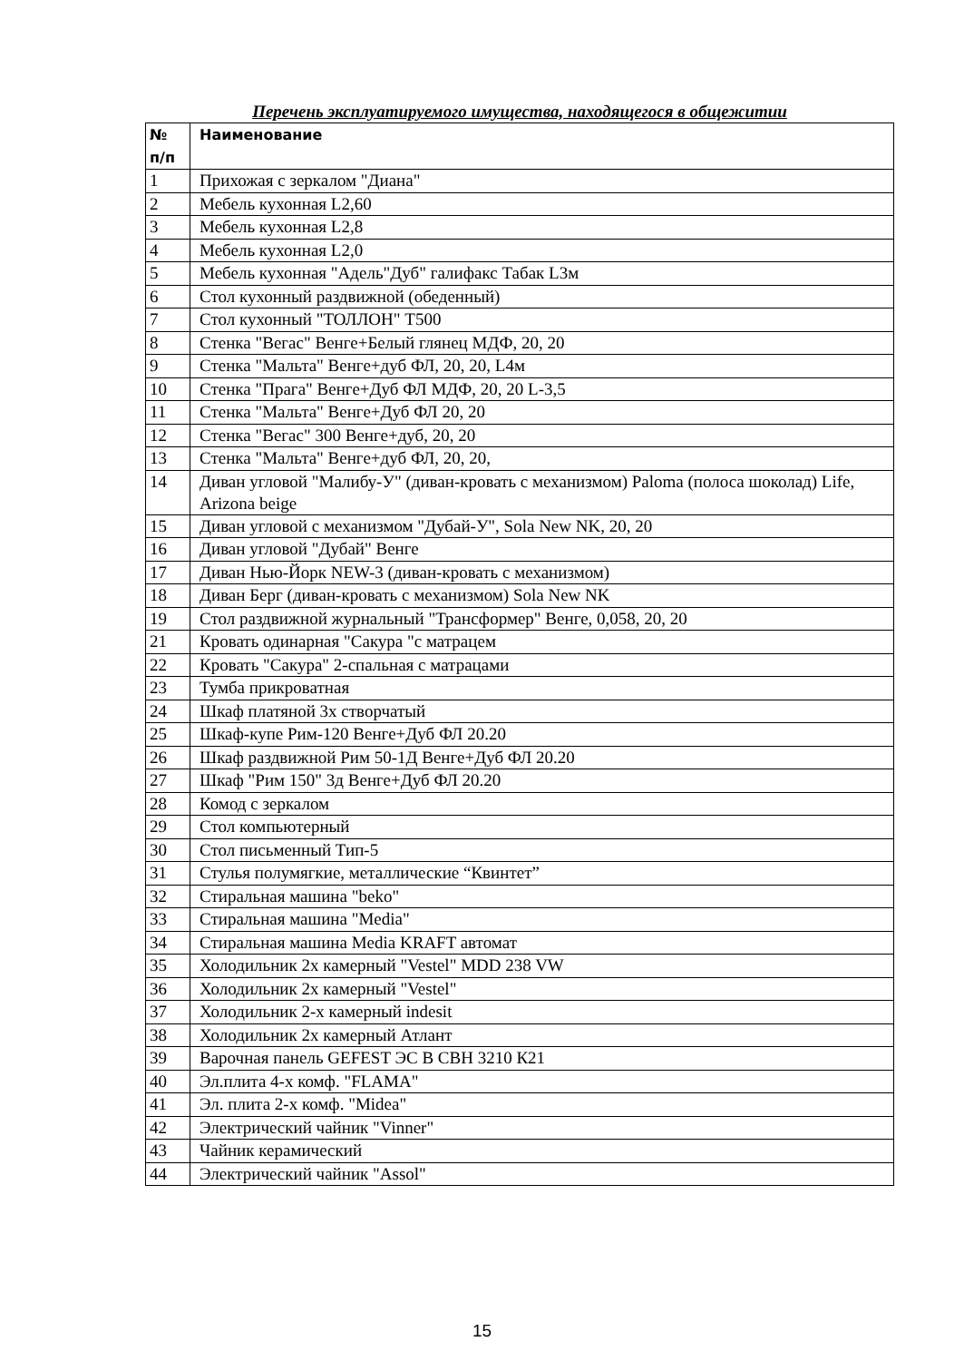Перечень эксплуатируемого имущества, находящегося в общежитии
| № п/п | Наименование |
| --- | --- |
| 1 | Прихожая с зеркалом "Диана" |
| 2 | Мебель кухонная L2,60 |
| 3 | Мебель кухонная L2,8 |
| 4 | Мебель кухонная L2,0 |
| 5 | Мебель кухонная "Адель"Дуб" галифакс Табак L3м |
| 6 | Стол кухонный раздвижной (обеденный) |
| 7 | Стол кухонный "ТОЛЛОН" Т500 |
| 8 | Стенка "Вегас" Венге+Белый глянец МДФ, 20, 20 |
| 9 | Стенка "Мальта" Венге+дуб ФЛ, 20, 20, L4м |
| 10 | Стенка "Прага" Венге+Дуб ФЛ МДФ, 20, 20 L-3,5 |
| 11 | Стенка "Мальта" Венге+Дуб ФЛ 20, 20 |
| 12 | Стенка "Вегас" 300 Венге+дуб, 20, 20 |
| 13 | Стенка "Мальта" Венге+дуб ФЛ, 20, 20, |
| 14 | Диван угловой "Малибу-У" (диван-кровать с механизмом) Paloma (полоса шоколад) Life, Arizona beige |
| 15 | Диван угловой с механизмом "Дубай-У", Sola New NK, 20, 20 |
| 16 | Диван угловой "Дубай" Венге |
| 17 | Диван Нью-Йорк NEW-3 (диван-кровать с механизмом) |
| 18 | Диван Берг (диван-кровать с механизмом) Sola New NK |
| 19 | Стол раздвижной журнальный "Трансформер" Венге, 0,058, 20, 20 |
| 21 | Кровать одинарная "Сакура "с матрацем |
| 22 | Кровать "Сакура" 2-спальная с матрацами |
| 23 | Тумба прикроватная |
| 24 | Шкаф платяной 3х створчатый |
| 25 | Шкаф-купе Рим-120 Венге+Дуб ФЛ 20.20 |
| 26 | Шкаф раздвижной Рим 50-1Д Венге+Дуб ФЛ 20.20 |
| 27 | Шкаф "Рим 150" 3д Венге+Дуб ФЛ 20.20 |
| 28 | Комод с зеркалом |
| 29 | Стол компьютерный |
| 30 | Стол письменный Тип-5 |
| 31 | Стулья полумягкие, металлические “Квинтет” |
| 32 | Стиральная машина "beko" |
| 33 | Стиральная машина "Media" |
| 34 | Стиральная машина Media KRAFT автомат |
| 35 | Холодильник 2х камерный "Vestel" MDD 238 VW |
| 36 | Холодильник 2х камерный "Vestel" |
| 37 | Холодильник 2-х камерный indesit |
| 38 | Холодильник 2х камерный Атлант |
| 39 | Варочная панель GEFEST ЭС В СВН 3210 К21 |
| 40 | Эл.плита 4-х комф. "FLAMA" |
| 41 | Эл. плита 2-х комф. "Midea" |
| 42 | Электрический чайник "Vinner" |
| 43 | Чайник керамический |
| 44 | Электрический чайник "Assol" |
15